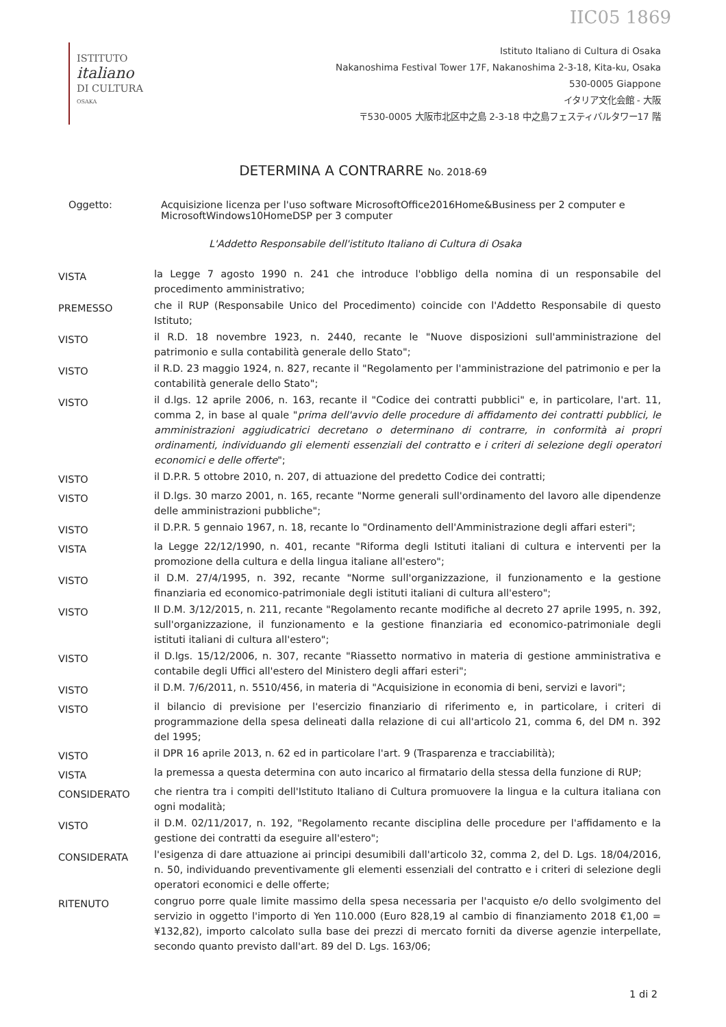IIC05 1869
ISTITUTO
italiano
DI CULTURA
OSAKA
Istituto Italiano di Cultura di Osaka
Nakanoshima Festival Tower 17F, Nakanoshima 2-3-18, Kita-ku, Osaka
530-0005 Giappone
イタリア文化会館 - 大阪
〒530-0005 大阪市北区中之島 2-3-18 中之島フェスティバルタワー17 階
DETERMINA A CONTRARRE No. 2018-69
Oggetto: Acquisizione licenza per l'uso software MicrosoftOffice2016Home&Business per 2 computer e MicrosoftWindows10HomeDSP per 3 computer
L'Addetto Responsabile dell'istituto Italiano di Cultura di Osaka
VISTA
la Legge 7 agosto 1990 n. 241 che introduce l'obbligo della nomina di un responsabile del procedimento amministrativo;
PREMESSO
che il RUP (Responsabile Unico del Procedimento) coincide con l'Addetto Responsabile di questo Istituto;
VISTO
il R.D. 18 novembre 1923, n. 2440, recante le "Nuove disposizioni sull'amministrazione del patrimonio e sulla contabilità generale dello Stato";
VISTO
il R.D. 23 maggio 1924, n. 827, recante il "Regolamento per l'amministrazione del patrimonio e per la contabilità generale dello Stato";
VISTO
il d.lgs. 12 aprile 2006, n. 163, recante il "Codice dei contratti pubblici" e, in particolare, l'art. 11, comma 2, in base al quale "prima dell'avvio delle procedure di affidamento dei contratti pubblici, le amministrazioni aggiudicatrici decretano o determinano di contrarre, in conformità ai propri ordinamenti, individuando gli elementi essenziali del contratto e i criteri di selezione degli operatori economici e delle offerte";
VISTO
il D.P.R. 5 ottobre 2010, n. 207, di attuazione del predetto Codice dei contratti;
VISTO
il D.lgs. 30 marzo 2001, n. 165, recante "Norme generali sull'ordinamento del lavoro alle dipendenze delle amministrazioni pubbliche";
VISTO
il D.P.R. 5 gennaio 1967, n. 18, recante lo "Ordinamento dell'Amministrazione degli affari esteri";
VISTA
la Legge 22/12/1990, n. 401, recante "Riforma degli Istituti italiani di cultura e interventi per la promozione della cultura e della lingua italiane all'estero";
VISTO
il D.M. 27/4/1995, n. 392, recante "Norme sull'organizzazione, il funzionamento e la gestione finanziaria ed economico-patrimoniale degli istituti italiani di cultura all'estero";
VISTO
Il D.M. 3/12/2015, n. 211, recante "Regolamento recante modifiche al decreto 27 aprile 1995, n. 392, sull'organizzazione, il funzionamento e la gestione finanziaria ed economico-patrimoniale degli istituti italiani di cultura all'estero";
VISTO
il D.lgs. 15/12/2006, n. 307, recante "Riassetto normativo in materia di gestione amministrativa e contabile degli Uffici all'estero del Ministero degli affari esteri";
VISTO
il D.M. 7/6/2011, n. 5510/456, in materia di "Acquisizione in economia di beni, servizi e lavori";
VISTO
il bilancio di previsione per l'esercizio finanziario di riferimento e, in particolare, i criteri di programmazione della spesa delineati dalla relazione di cui all'articolo 21, comma 6, del DM n. 392 del 1995;
VISTO
il DPR 16 aprile 2013, n. 62 ed in particolare l'art. 9 (Trasparenza e tracciabilità);
VISTA
la premessa a questa determina con auto incarico al firmatario della stessa della funzione di RUP;
CONSIDERATO
che rientra tra i compiti dell'Istituto Italiano di Cultura promuovere la lingua e la cultura italiana con ogni modalità;
VISTO
il D.M. 02/11/2017, n. 192, "Regolamento recante disciplina delle procedure per l'affidamento e la gestione dei contratti da eseguire all'estero";
CONSIDERATA
l'esigenza di dare attuazione ai principi desumibili dall'articolo 32, comma 2, del D. Lgs. 18/04/2016, n. 50, individuando preventivamente gli elementi essenziali del contratto e i criteri di selezione degli operatori economici e delle offerte;
RITENUTO
congruo porre quale limite massimo della spesa necessaria per l'acquisto e/o dello svolgimento del servizio in oggetto l'importo di Yen 110.000 (Euro 828,19 al cambio di finanziamento 2018 €1,00 = ¥132,82), importo calcolato sulla base dei prezzi di mercato forniti da diverse agenzie interpellate, secondo quanto previsto dall'art. 89 del D. Lgs. 163/06;
1 di 2